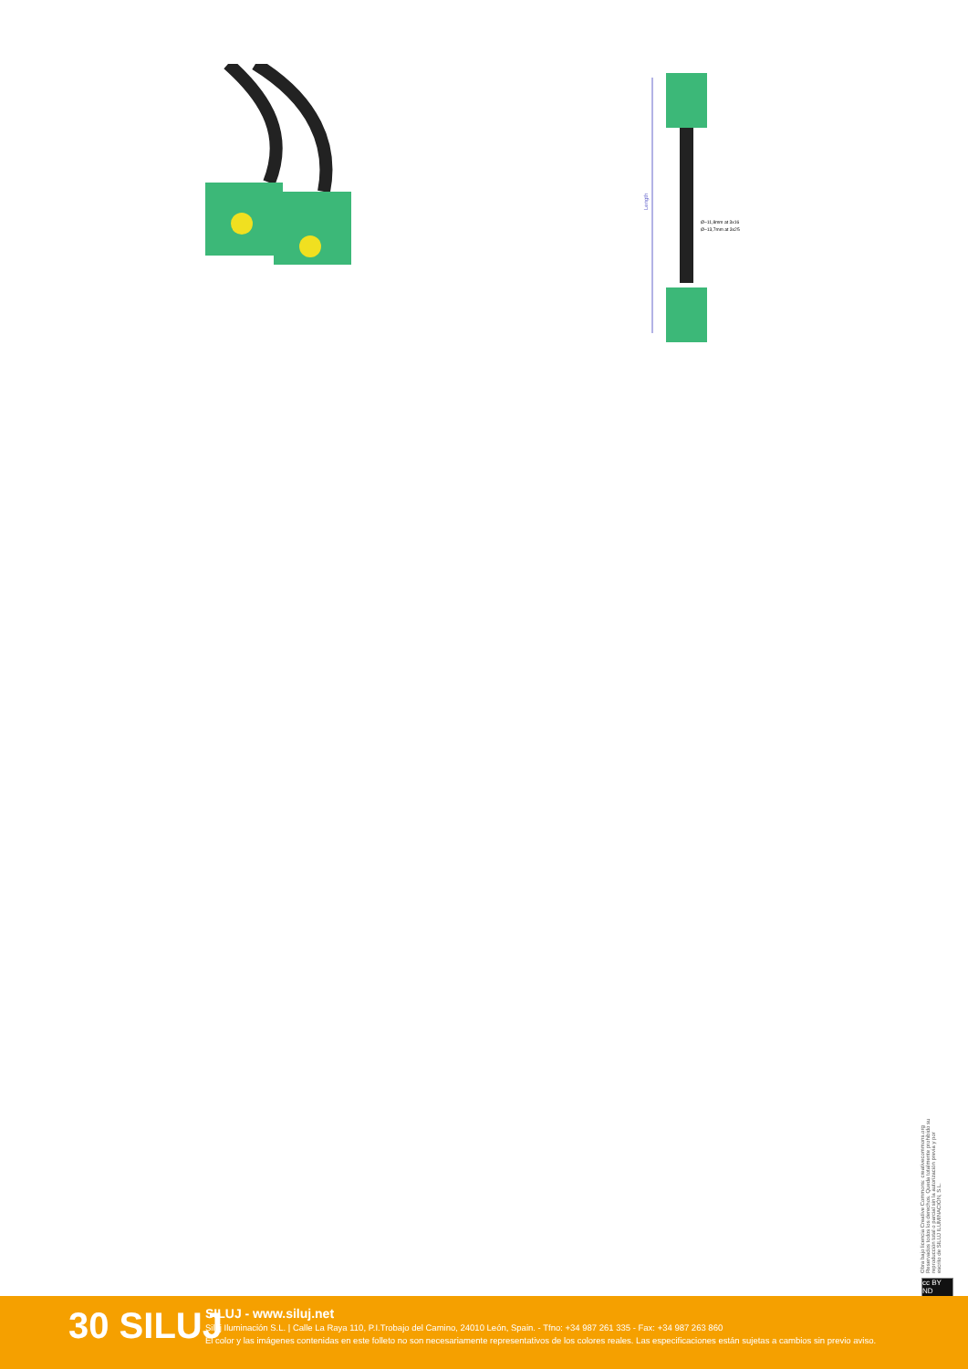Ø~11,8mm at 3x16
Ø~13,7mm at 3x25
Length
Obra bajo licencia Creative Commons: creativecommons.org Reservados todos los derechos. Queda totalmente prohibido su reproducción total o parcial sin la autorización previa y por escrito de SILUJ ILUMINACIÓN, S.L.
cc BY ND
30 SILUJ
SILUJ - www.siluj.net
Siluj Iluminación S.L. | Calle La Raya 110, P.I.Trobajo del Camino, 24010 León, Spain. - Tfno: +34 987 261 335 - Fax: +34 987 263 860
El color y las imágenes contenidas en este folleto no son necesariamente representativos de los colores reales. Las especificaciones están sujetas a cambios sin previo aviso.